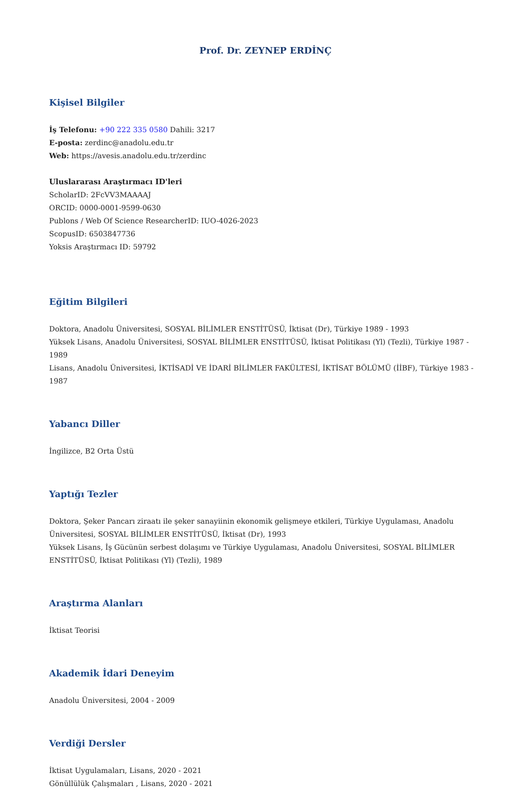Prof. Dr. ZEYNEP ERDİNÇ
Kişisel Bilgiler
İş Telefonu: +90 222 335 0580 Dahili: 3217
E-posta: zerdinc@anadolu.edu.tr
Web: https://avesis.anadolu.edu.tr/zerdinc
Uluslararası Araştırmacı ID'leri
ScholarID: 2FcVV3MAAAAJ
ORCID: 0000-0001-9599-0630
Publons / Web Of Science ResearcherID: IUO-4026-2023
ScopusID: 6503847736
Yoksis Araştırmacı ID: 59792
Eğitim Bilgileri
Doktora, Anadolu Üniversitesi, SOSYAL BİLİMLER ENSTİTÜSÜ, İktisat (Dr), Türkiye 1989 - 1993
Yüksek Lisans, Anadolu Üniversitesi, SOSYAL BİLİMLER ENSTİTÜSÜ, İktisat Politikası (Yl) (Tezli), Türkiye 1987 - 1989
Lisans, Anadolu Üniversitesi, İKTİSADİ VE İDARİ BİLİMLER FAKÜLTESİ, İKTİSAT BÖLÜMÜ (İİBF), Türkiye 1983 - 1987
Yabancı Diller
İngilizce, B2 Orta Üstü
Yaptığı Tezler
Doktora, Şeker Pancarı ziraatı ile şeker sanayiinin ekonomik gelişmeye etkileri, Türkiye Uygulaması, Anadolu Üniversitesi, SOSYAL BİLİMLER ENSTİTÜSÜ, İktisat (Dr), 1993
Yüksek Lisans, İş Gücünün serbest dolaşımı ve Türkiye Uygulaması, Anadolu Üniversitesi, SOSYAL BİLİMLER ENSTİTÜSÜ, İktisat Politikası (Yl) (Tezli), 1989
Araştırma Alanları
İktisat Teorisi
Akademik İdari Deneyim
Anadolu Üniversitesi, 2004 - 2009
Verdiği Dersler
İktisat Uygulamaları, Lisans, 2020 - 2021
Gönüllülük Çalışmaları , Lisans, 2020 - 2021